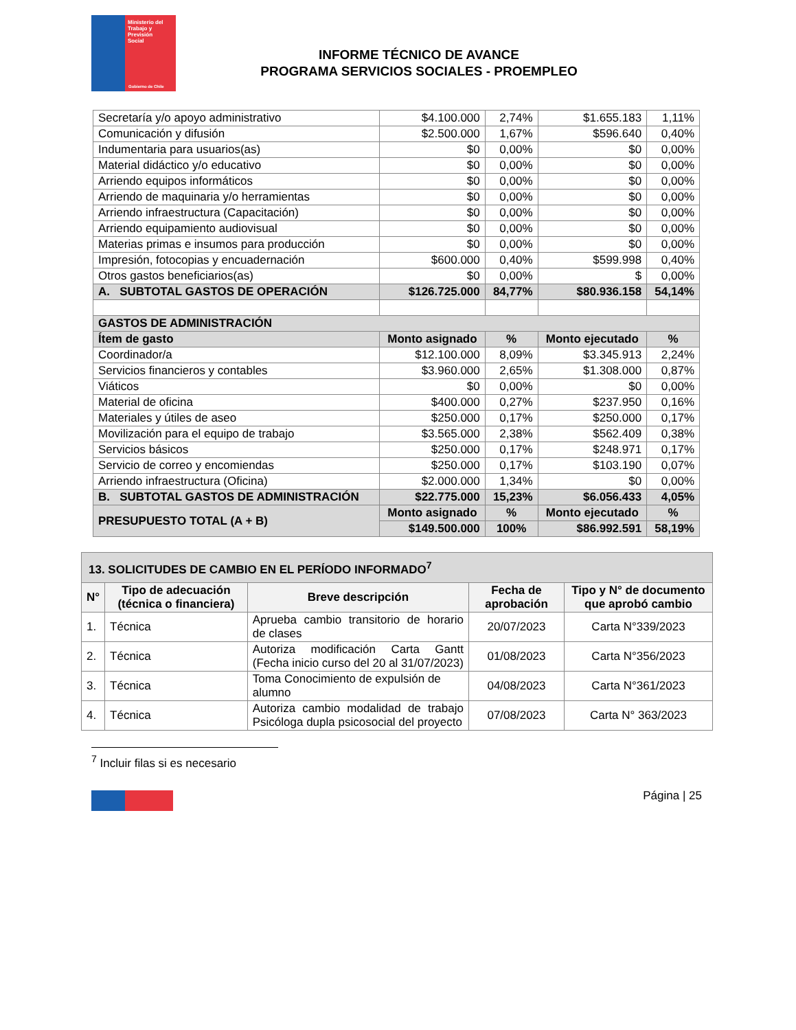Ministerio del
Trabajo y
Previsión
Social
Gobierno de Chile
INFORME TÉCNICO DE AVANCE
PROGRAMA SERVICIOS SOCIALES - PROEMPLEO
| Secretaría y/o apoyo administrativo | $4.100.000 | 2,74% | $1.655.183 | 1,11% |
| Comunicación y difusión | $2.500.000 | 1,67% | $596.640 | 0,40% |
| Indumentaria para usuarios(as) | $0 | 0,00% | $0 | 0,00% |
| Material didáctico y/o educativo | $0 | 0,00% | $0 | 0,00% |
| Arriendo equipos informáticos | $0 | 0,00% | $0 | 0,00% |
| Arriendo de maquinaria y/o herramientas | $0 | 0,00% | $0 | 0,00% |
| Arriendo infraestructura (Capacitación) | $0 | 0,00% | $0 | 0,00% |
| Arriendo equipamiento audiovisual | $0 | 0,00% | $0 | 0,00% |
| Materias primas e insumos para producción | $0 | 0,00% | $0 | 0,00% |
| Impresión, fotocopias y encuadernación | $600.000 | 0,40% | $599.998 | 0,40% |
| Otros gastos beneficiarios(as) | $0 | 0,00% | $ | 0,00% |
| A. SUBTOTAL GASTOS DE OPERACIÓN | $126.725.000 | 84,77% | $80.936.158 | 54,14% |
| GASTOS DE ADMINISTRACIÓN | | | | |
| Ítem de gasto | Monto asignado | % | Monto ejecutado | % |
| Coordinador/a | $12.100.000 | 8,09% | $3.345.913 | 2,24% |
| Servicios financieros y contables | $3.960.000 | 2,65% | $1.308.000 | 0,87% |
| Viáticos | $0 | 0,00% | $0 | 0,00% |
| Material de oficina | $400.000 | 0,27% | $237.950 | 0,16% |
| Materiales y útiles de aseo | $250.000 | 0,17% | $250.000 | 0,17% |
| Movilización para el equipo de trabajo | $3.565.000 | 2,38% | $562.409 | 0,38% |
| Servicios básicos | $250.000 | 0,17% | $248.971 | 0,17% |
| Servicio de correo y encomiendas | $250.000 | 0,17% | $103.190 | 0,07% |
| Arriendo infraestructura (Oficina) | $2.000.000 | 1,34% | $0 | 0,00% |
| B. SUBTOTAL GASTOS DE ADMINISTRACIÓN | $22.775.000 | 15,23% | $6.056.433 | 4,05% |
| PRESUPUESTO TOTAL (A + B) | Monto asignado | % | Monto ejecutado | % |
| | $149.500.000 | 100% | $86.992.591 | 58,19% |
| 13. SOLICITUDES DE CAMBIO EN EL PERÍODO INFORMADO<sup>7</sup> | | | | |
| --- | --- | --- | --- | --- |
| N° | Tipo de adecuación (técnica o financiera) | Breve descripción | Fecha de aprobación | Tipo y N° de documento que aprobó cambio |
| 1. | Técnica | Aprueba cambio transitorio de horario de clases | 20/07/2023 | Carta N°339/2023 |
| 2. | Técnica | Autoriza modificación Carta Gantt (Fecha inicio curso del 20 al 31/07/2023) | 01/08/2023 | Carta N°356/2023 |
| 3. | Técnica | Toma Conocimiento de expulsión de alumno | 04/08/2023 | Carta N°361/2023 |
| 4. | Técnica | Autoriza cambio modalidad de trabajo Psicóloga dupla psicosocial del proyecto | 07/08/2023 | Carta N° 363/2023 |
<sup>7</sup> Incluir filas si es necesario
Página | 25